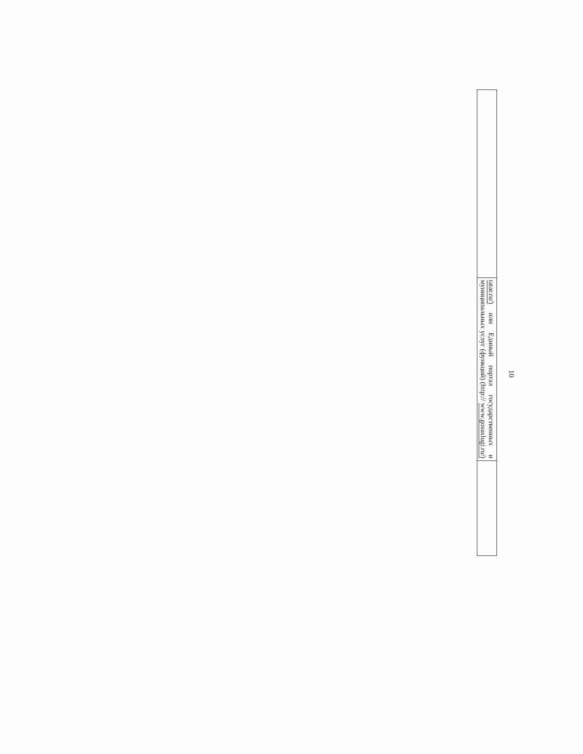10
| | tatar.ru/) или Единый портал государственных и муниципальных услуг (функций) (http:// www.gosuslugi.ru/) | |